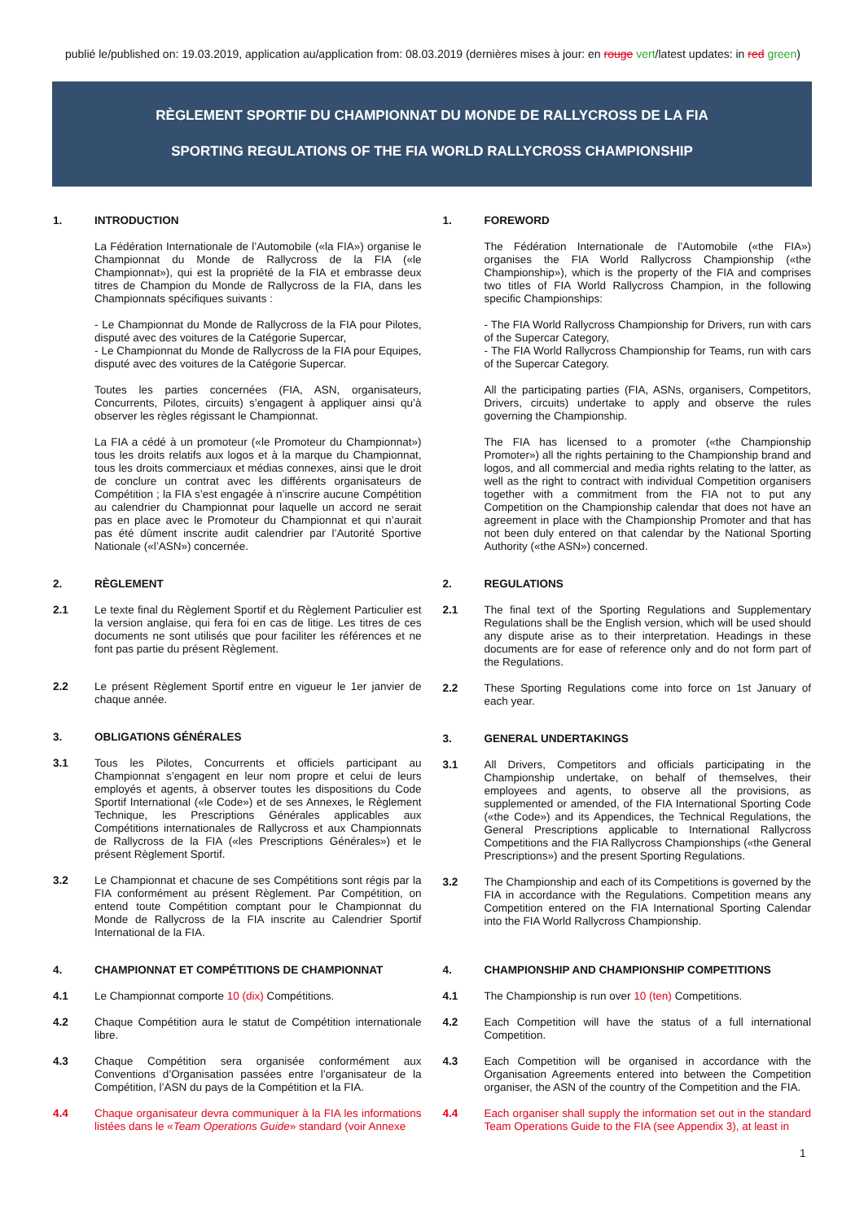publié le/published on: 19.03.2019, application au/application from: 08.03.2019 (dernières mises à jour: en rouge vert/latest updates: in red green)
RÈGLEMENT SPORTIF DU CHAMPIONNAT DU MONDE DE RALLYCROSS DE LA FIA
SPORTING REGULATIONS OF THE FIA WORLD RALLYCROSS CHAMPIONSHIP
1. INTRODUCTION
La Fédération Internationale de l’Automobile («la FIA») organise le Championnat du Monde de Rallycross de la FIA («le Championnat»), qui est la propriété de la FIA et embrasse deux titres de Champion du Monde de Rallycross de la FIA, dans les Championnats spécifiques suivants :
- Le Championnat du Monde de Rallycross de la FIA pour Pilotes, disputé avec des voitures de la Catégorie Supercar,
- Le Championnat du Monde de Rallycross de la FIA pour Equipes, disputé avec des voitures de la Catégorie Supercar.
Toutes les parties concernées (FIA, ASN, organisateurs, Concurrents, Pilotes, circuits) s’engagent à appliquer ainsi qu’à observer les règles régissant le Championnat.
La FIA a cédé à un promoteur («le Promoteur du Championnat») tous les droits relatifs aux logos et à la marque du Championnat, tous les droits commerciaux et médias connexes, ainsi que le droit de conclure un contrat avec les différents organisateurs de Compétition ; la FIA s’est engagée à n’inscrire aucune Compétition au calendrier du Championnat pour laquelle un accord ne serait pas en place avec le Promoteur du Championnat et qui n’aurait pas été dûment inscrite audit calendrier par l’Autorité Sportive Nationale («l’ASN») concernée.
2. RÈGLEMENT
2.1 Le texte final du Règlement Sportif et du Règlement Particulier est la version anglaise, qui fera foi en cas de litige. Les titres de ces documents ne sont utilisés que pour faciliter les références et ne font pas partie du présent Règlement.
2.2 Le présent Règlement Sportif entre en vigueur le 1er janvier de chaque année.
3. OBLIGATIONS GÉNÉRALES
3.1 Tous les Pilotes, Concurrents et officiels participant au Championnat s’engagent en leur nom propre et celui de leurs employés et agents, à observer toutes les dispositions du Code Sportif International («le Code») et de ses Annexes, le Règlement Technique, les Prescriptions Générales applicables aux Compétitions internationales de Rallycross et aux Championnats de Rallycross de la FIA («les Prescriptions Générales») et le présent Règlement Sportif.
3.2 Le Championnat et chacune de ses Compétitions sont régis par la FIA conformément au présent Règlement. Par Compétition, on entend toute Compétition comptant pour le Championnat du Monde de Rallycross de la FIA inscrite au Calendrier Sportif International de la FIA.
4. CHAMPIONNAT ET COMPÉTITIONS DE CHAMPIONNAT
4.1 Le Championnat comporte 10 (dix) Compétitions.
4.2 Chaque Compétition aura le statut de Compétition internationale libre.
4.3 Chaque Compétition sera organisée conformément aux Conventions d’Organisation passées entre l’organisateur de la Compétition, l’ASN du pays de la Compétition et la FIA.
4.4 Chaque organisateur devra communiquer à la FIA les informations listées dans le «Team Operations Guide» standard (voir Annexe
1. FOREWORD
The Fédération Internationale de l’Automobile («the FIA») organises the FIA World Rallycross Championship («the Championship»), which is the property of the FIA and comprises two titles of FIA World Rallycross Champion, in the following specific Championships:
- The FIA World Rallycross Championship for Drivers, run with cars of the Supercar Category,
- The FIA World Rallycross Championship for Teams, run with cars of the Supercar Category.
All the participating parties (FIA, ASNs, organisers, Competitors, Drivers, circuits) undertake to apply and observe the rules governing the Championship.
The FIA has licensed to a promoter («the Championship Promoter») all the rights pertaining to the Championship brand and logos, and all commercial and media rights relating to the latter, as well as the right to contract with individual Competition organisers together with a commitment from the FIA not to put any Competition on the Championship calendar that does not have an agreement in place with the Championship Promoter and that has not been duly entered on that calendar by the National Sporting Authority («the ASN») concerned.
2. REGULATIONS
2.1 The final text of the Sporting Regulations and Supplementary Regulations shall be the English version, which will be used should any dispute arise as to their interpretation. Headings in these documents are for ease of reference only and do not form part of the Regulations.
2.2 These Sporting Regulations come into force on 1st January of each year.
3. GENERAL UNDERTAKINGS
3.1 All Drivers, Competitors and officials participating in the Championship undertake, on behalf of themselves, their employees and agents, to observe all the provisions, as supplemented or amended, of the FIA International Sporting Code («the Code») and its Appendices, the Technical Regulations, the General Prescriptions applicable to International Rallycross Competitions and the FIA Rallycross Championships («the General Prescriptions») and the present Sporting Regulations.
3.2 The Championship and each of its Competitions is governed by the FIA in accordance with the Regulations. Competition means any Competition entered on the FIA International Sporting Calendar into the FIA World Rallycross Championship.
4. CHAMPIONSHIP AND CHAMPIONSHIP COMPETITIONS
4.1 The Championship is run over 10 (ten) Competitions.
4.2 Each Competition will have the status of a full international Competition.
4.3 Each Competition will be organised in accordance with the Organisation Agreements entered into between the Competition organiser, the ASN of the country of the Competition and the FIA.
4.4 Each organiser shall supply the information set out in the standard Team Operations Guide to the FIA (see Appendix 3), at least in
1